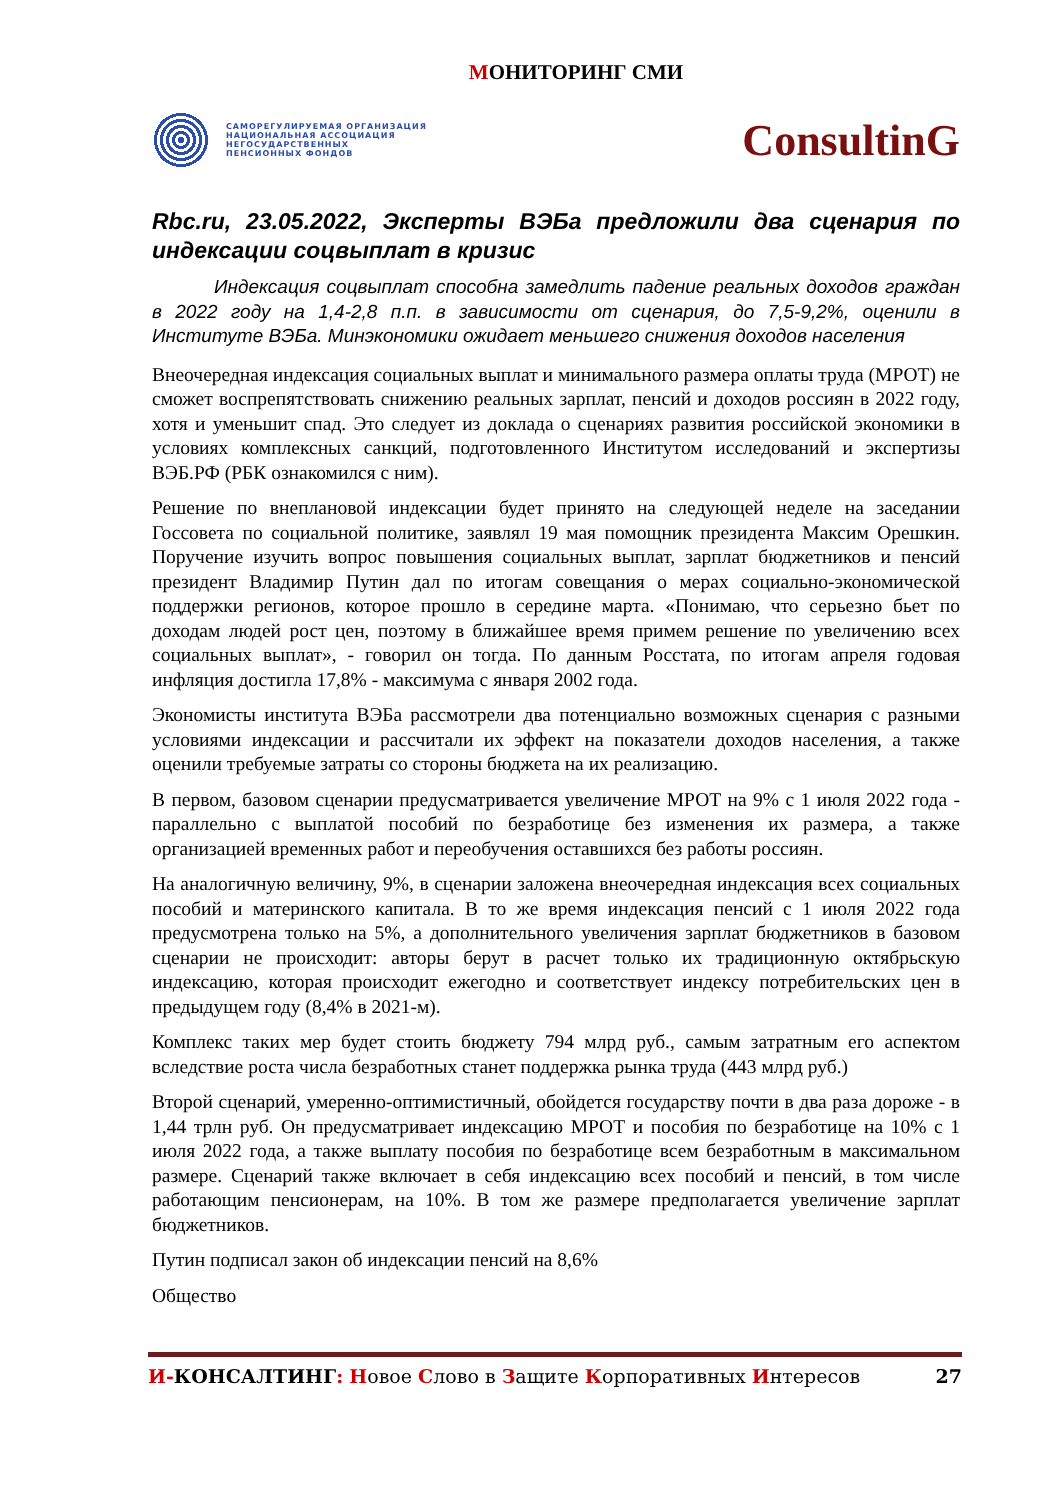МОНИТОРИНГ СМИ
САМОРЕГУЛИРУЕМАЯ ОРГАНИЗАЦИЯ
НАЦИОНАЛЬНАЯ АССОЦИАЦИЯ
НЕГОСУДАРСТВЕННЫХ
ПЕНСИОННЫХ ФОНДОВ
ConsultinG
Rbc.ru, 23.05.2022, Эксперты ВЭБа предложили два сценария по индексации соцвыплат в кризис
Индексация соцвыплат способна замедлить падение реальных доходов граждан в 2022 году на 1,4-2,8 п.п. в зависимости от сценария, до 7,5-9,2%, оценили в Институте ВЭБа. Минэкономики ожидает меньшего снижения доходов населения
Внеочередная индексация социальных выплат и минимального размера оплаты труда (МРОТ) не сможет воспрепятствовать снижению реальных зарплат, пенсий и доходов россиян в 2022 году, хотя и уменьшит спад. Это следует из доклада о сценариях развития российской экономики в условиях комплексных санкций, подготовленного Институтом исследований и экспертизы ВЭБ.РФ (РБК ознакомился с ним).
Решение по внеплановой индексации будет принято на следующей неделе на заседании Госсовета по социальной политике, заявлял 19 мая помощник президента Максим Орешкин. Поручение изучить вопрос повышения социальных выплат, зарплат бюджетников и пенсий президент Владимир Путин дал по итогам совещания о мерах социально-экономической поддержки регионов, которое прошло в середине марта. «Понимаю, что серьезно бьет по доходам людей рост цен, поэтому в ближайшее время примем решение по увеличению всех социальных выплат», - говорил он тогда. По данным Росстата, по итогам апреля годовая инфляция достигла 17,8% - максимума с января 2002 года.
Экономисты института ВЭБа рассмотрели два потенциально возможных сценария с разными условиями индексации и рассчитали их эффект на показатели доходов населения, а также оценили требуемые затраты со стороны бюджета на их реализацию.
В первом, базовом сценарии предусматривается увеличение МРОТ на 9% с 1 июля 2022 года - параллельно с выплатой пособий по безработице без изменения их размера, а также организацией временных работ и переобучения оставшихся без работы россиян.
На аналогичную величину, 9%, в сценарии заложена внеочередная индексация всех социальных пособий и материнского капитала. В то же время индексация пенсий с 1 июля 2022 года предусмотрена только на 5%, а дополнительного увеличения зарплат бюджетников в базовом сценарии не происходит: авторы берут в расчет только их традиционную октябрьскую индексацию, которая происходит ежегодно и соответствует индексу потребительских цен в предыдущем году (8,4% в 2021-м).
Комплекс таких мер будет стоить бюджету 794 млрд руб., самым затратным его аспектом вследствие роста числа безработных станет поддержка рынка труда (443 млрд руб.)
Второй сценарий, умеренно-оптимистичный, обойдется государству почти в два раза дороже - в 1,44 трлн руб. Он предусматривает индексацию МРОТ и пособия по безработице на 10% с 1 июля 2022 года, а также выплату пособия по безработице всем безработным в максимальном размере. Сценарий также включает в себя индексацию всех пособий и пенсий, в том числе работающим пенсионерам, на 10%. В том же размере предполагается увеличение зарплат бюджетников.
Путин подписал закон об индексации пенсий на 8,6%
Общество
И-КОНСАЛТИНГ: Новое Слово в Защите Корпоративных Интересов
27